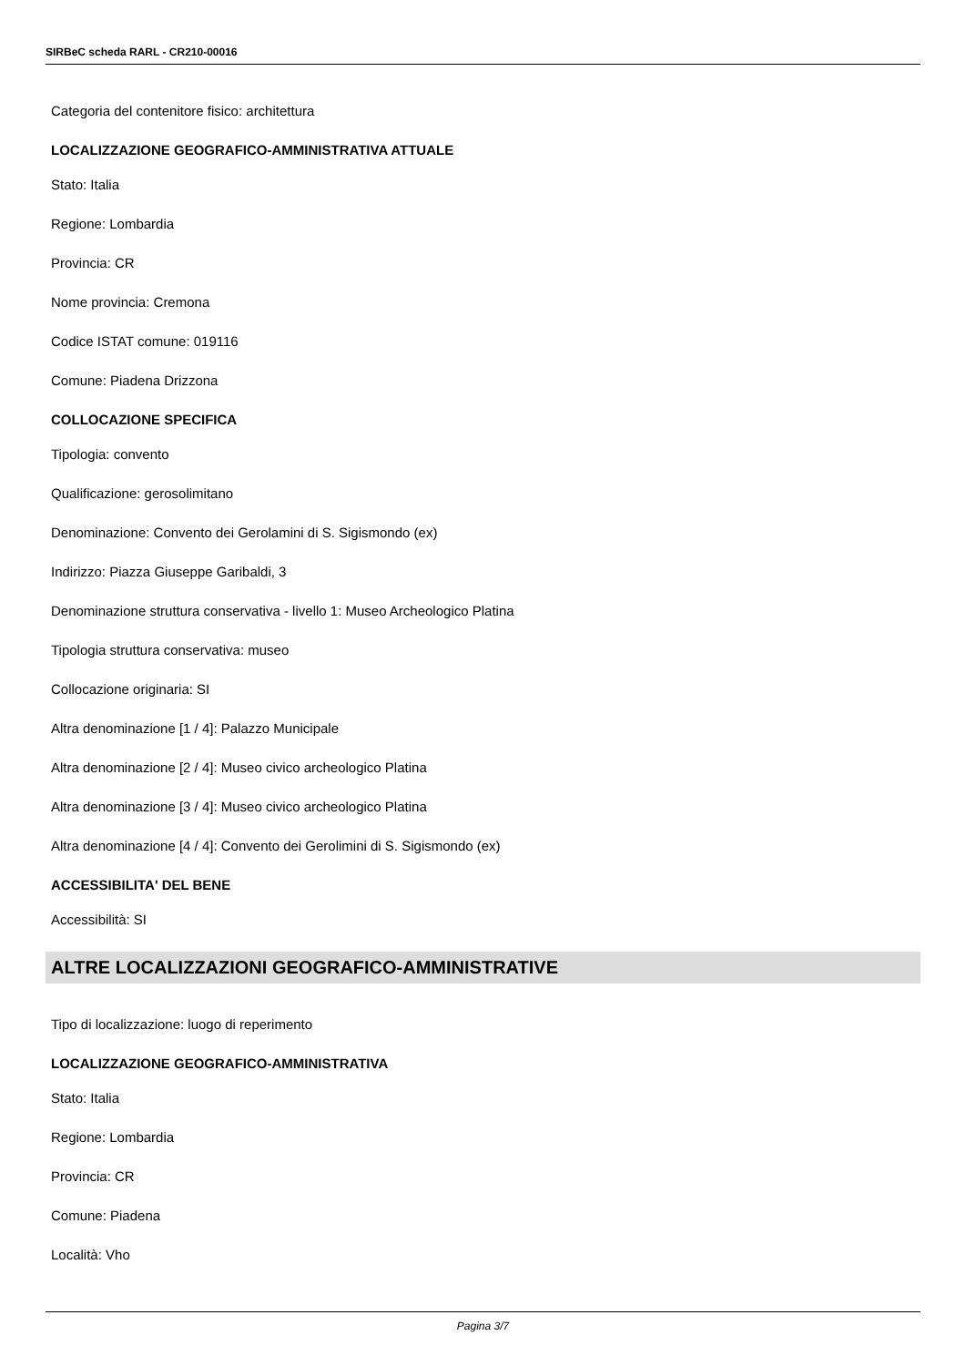SIRBeC scheda RARL - CR210-00016
Categoria del contenitore fisico: architettura
LOCALIZZAZIONE GEOGRAFICO-AMMINISTRATIVA ATTUALE
Stato: Italia
Regione: Lombardia
Provincia: CR
Nome provincia: Cremona
Codice ISTAT comune: 019116
Comune: Piadena Drizzona
COLLOCAZIONE SPECIFICA
Tipologia: convento
Qualificazione: gerosolimitano
Denominazione: Convento dei Gerolamini di S. Sigismondo (ex)
Indirizzo: Piazza Giuseppe Garibaldi, 3
Denominazione struttura conservativa - livello 1: Museo Archeologico Platina
Tipologia struttura conservativa: museo
Collocazione originaria: SI
Altra denominazione [1 / 4]: Palazzo Municipale
Altra denominazione [2 / 4]: Museo civico archeologico Platina
Altra denominazione [3 / 4]: Museo civico archeologico Platina
Altra denominazione [4 / 4]: Convento dei Gerolimini di S. Sigismondo (ex)
ACCESSIBILITA' DEL BENE
Accessibilità: SI
ALTRE LOCALIZZAZIONI GEOGRAFICO-AMMINISTRATIVE
Tipo di localizzazione: luogo di reperimento
LOCALIZZAZIONE GEOGRAFICO-AMMINISTRATIVA
Stato: Italia
Regione: Lombardia
Provincia: CR
Comune: Piadena
Località: Vho
Pagina 3/7